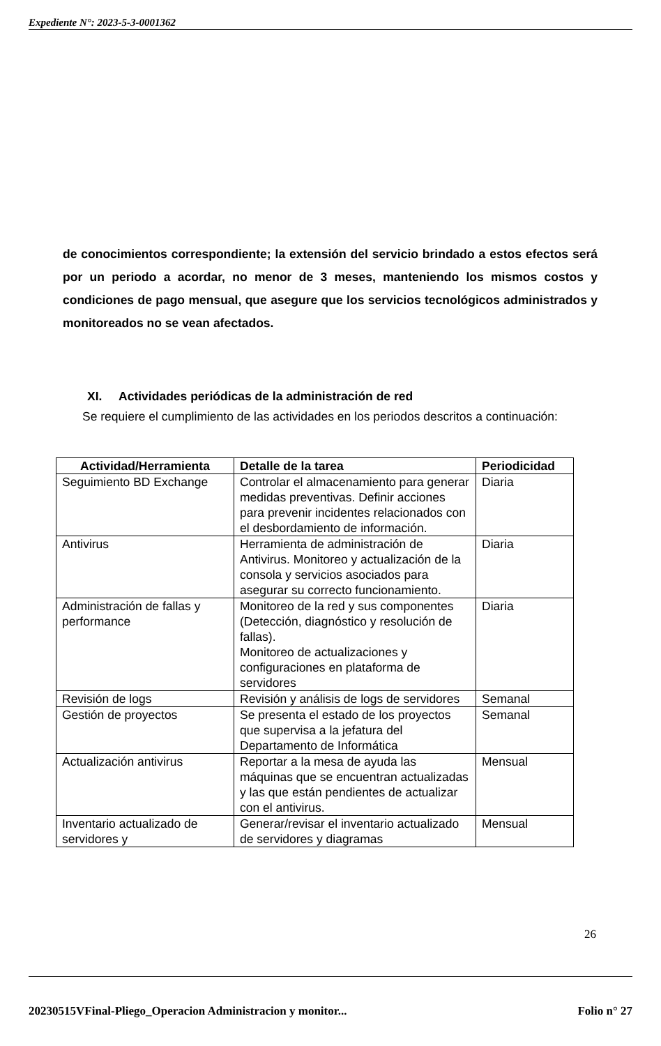Expediente N°: 2023-5-3-0001362
de conocimientos correspondiente; la extensión del servicio brindado a estos efectos será por un periodo a acordar, no menor de 3 meses, manteniendo los mismos costos y condiciones de pago mensual, que asegure que los servicios tecnológicos administrados y monitoreados no se vean afectados.
XI. Actividades periódicas de la administración de red
Se requiere el cumplimiento de las actividades en los periodos descritos a continuación:
| Actividad/Herramienta | Detalle de la tarea | Periodicidad |
| --- | --- | --- |
| Seguimiento BD Exchange | Controlar el almacenamiento para generar medidas preventivas. Definir acciones para prevenir incidentes relacionados con el desbordamiento de información. | Diaria |
| Antivirus | Herramienta de administración de Antivirus. Monitoreo y actualización de la consola y servicios asociados para asegurar su correcto funcionamiento. | Diaria |
| Administración de fallas y performance | Monitoreo de la red y sus componentes (Detección, diagnóstico y resolución de fallas). Monitoreo de actualizaciones y configuraciones en plataforma de servidores | Diaria |
| Revisión de logs | Revisión y análisis de logs de servidores | Semanal |
| Gestión de proyectos | Se presenta el estado de los proyectos que supervisa a la jefatura del Departamento de Informática | Semanal |
| Actualización antivirus | Reportar a la mesa de ayuda las máquinas que se encuentran actualizadas y las que están pendientes de actualizar con el antivirus. | Mensual |
| Inventario actualizado de servidores y | Generar/revisar el inventario actualizado de servidores y diagramas | Mensual |
26
20230515VFinal-Pliego_Operacion Administracion y monitor... Folio n° 27